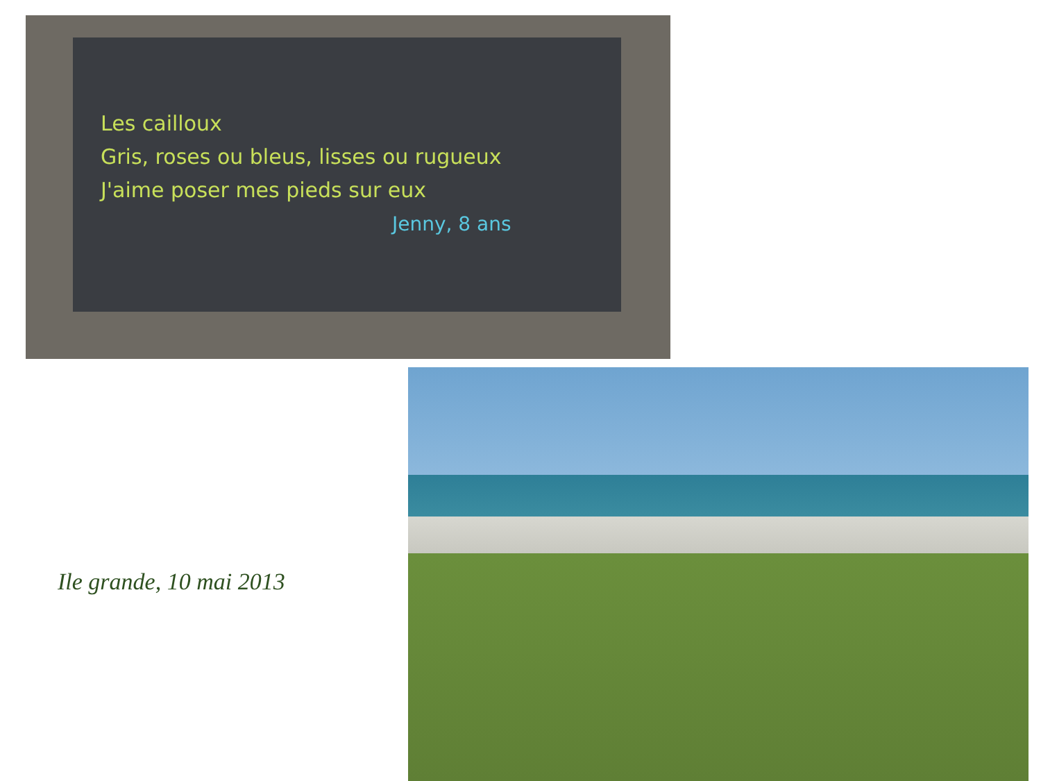Les cailloux
Gris, roses ou bleus, lisses ou rugueux
J'aime poser mes pieds sur eux
Jenny, 8 ans
Ile grande, 10 mai 2013